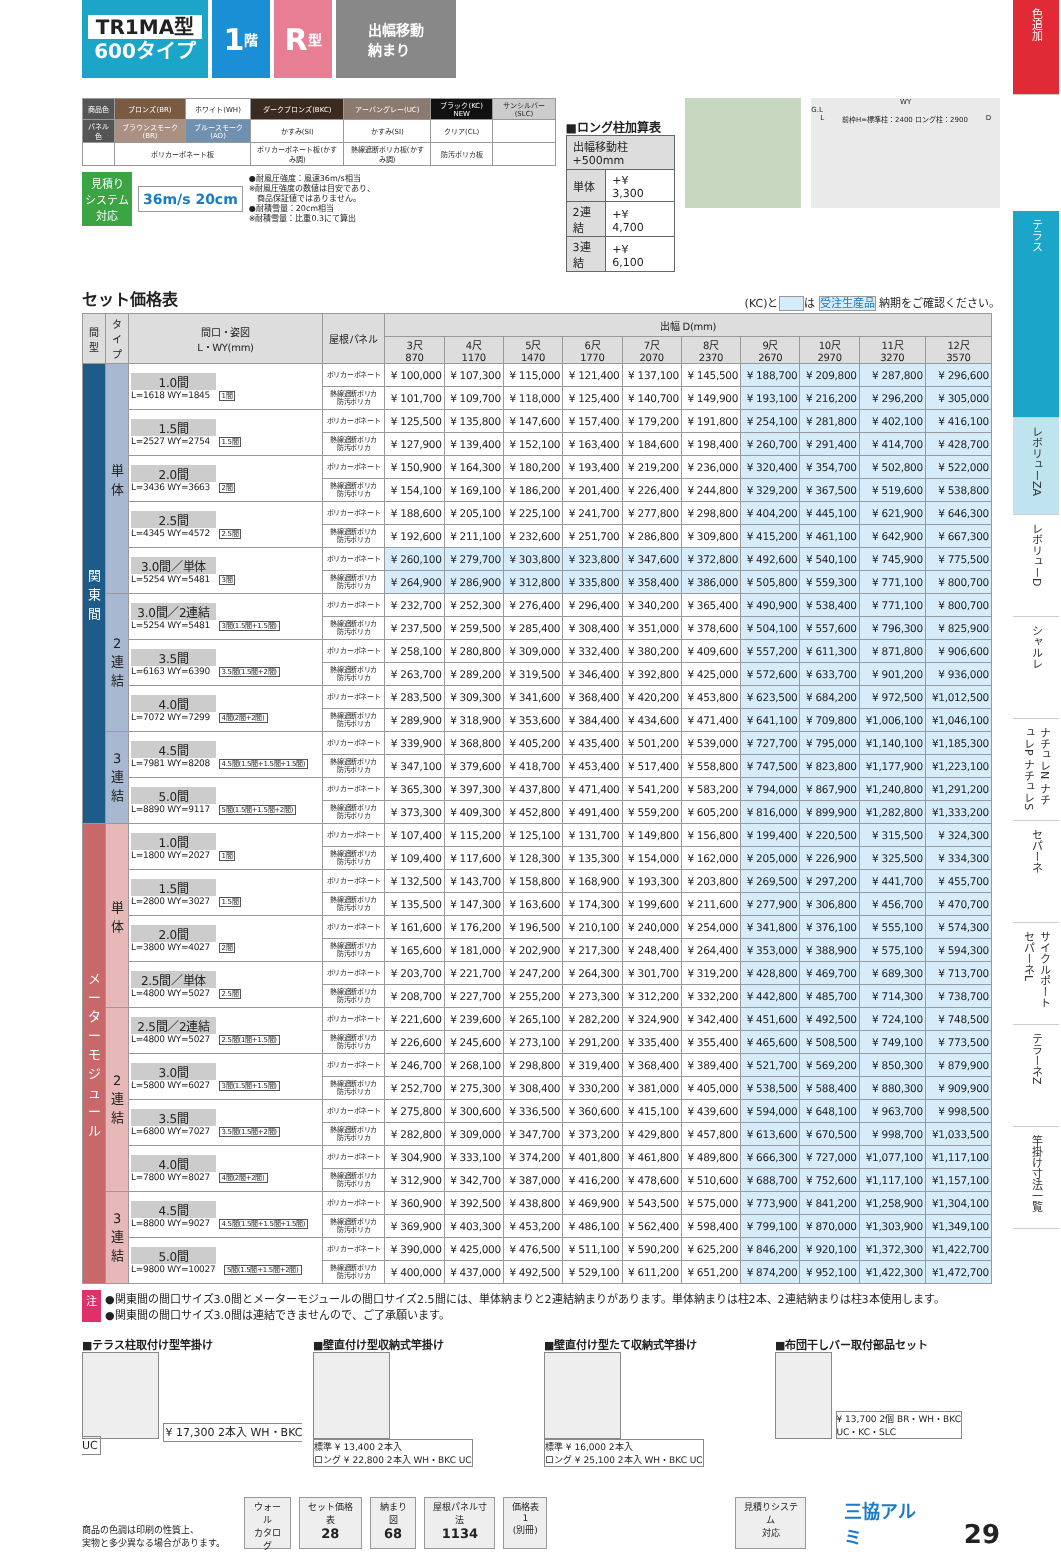TR1MA型
600タイプ
1 階
R 型
出幅移動
納まり
| 商品色 | ブロンズ(BR) | ホワイト(WH) | ダークブロンズ(BKC) | アーバングレー(UC) | ブラック(KC) NEW | サンシルバー(SLC) |
| パネル色 | ブラウンスモーク(BR) | ブルースモーク(AO) | かすみ(SI) | かすみ(SI) | クリア(CL) | |
| | ポリカーボネート板 | | ポリカーボネート板(かすみ調) | 熱線遮断ポリカ板(かすみ調) | 防汚ポリカ板 | |
見積り
システム
対応
36m/s 20cm
●耐風圧強度：風速36m/s相当
※耐風圧強度の数値は目安であり、
　商品保証値ではありません。
●耐積雪量：20cm相当
※耐積雪量：比重0.3にて算出
■ロング柱加算表
| 出幅移動柱+500mm | |
| 単体 | +¥ 3,300 |
| 2連結 | +¥ 4,700 |
| 3連結 | +¥ 6,100 |
WY
G.L
L前枠H=標準柱：2400 ロング柱：2900 D
セット価格表 (KC)と は 受注生産品 納期をご確認ください。
| 間 型 | タ イ プ | 間口・姿図 L・WY(mm) | 屋根パネル | 出幅 D(mm) | | | | | | | | | |
| --- | --- | --- | --- | --- | --- | --- | --- | --- | --- | --- | --- | --- | --- |
| | | | | 3尺 870 | 4尺 1170 | 5尺 1470 | 6尺 1770 | 7尺 2070 | 8尺 2370 | 9尺 2670 | 10尺 2970 | 11尺 3270 | 12尺 3570 |
| 関 東 間 | 単 体 | 1.0間 L=1618 WY=1845 1間 | ポリカーボネート | ¥ 100,000 | ¥ 107,300 | ¥ 115,000 | ¥ 121,400 | ¥ 137,100 | ¥ 145,500 | ¥ 188,700 | ¥ 209,800 | ¥ 287,800 | ¥ 296,600 |
| | | | 熱線遮断ポリカ 防汚ポリカ | ¥ 101,700 | ¥ 109,700 | ¥ 118,000 | ¥ 125,400 | ¥ 140,700 | ¥ 149,900 | ¥ 193,100 | ¥ 216,200 | ¥ 296,200 | ¥ 305,000 |
| | | 1.5間 L=2527 WY=2754 1.5間 | ポリカーボネート | ¥ 125,500 | ¥ 135,800 | ¥ 147,600 | ¥ 157,400 | ¥ 179,200 | ¥ 191,800 | ¥ 254,100 | ¥ 281,800 | ¥ 402,100 | ¥ 416,100 |
| | | | 熱線遮断ポリカ 防汚ポリカ | ¥ 127,900 | ¥ 139,400 | ¥ 152,100 | ¥ 163,400 | ¥ 184,600 | ¥ 198,400 | ¥ 260,700 | ¥ 291,400 | ¥ 414,700 | ¥ 428,700 |
| | | 2.0間 L=3436 WY=3663 2間 | ポリカーボネート | ¥ 150,900 | ¥ 164,300 | ¥ 180,200 | ¥ 193,400 | ¥ 219,200 | ¥ 236,000 | ¥ 320,400 | ¥ 354,700 | ¥ 502,800 | ¥ 522,000 |
| | | | 熱線遮断ポリカ 防汚ポリカ | ¥ 154,100 | ¥ 169,100 | ¥ 186,200 | ¥ 201,400 | ¥ 226,400 | ¥ 244,800 | ¥ 329,200 | ¥ 367,500 | ¥ 519,600 | ¥ 538,800 |
| | | 2.5間 L=4345 WY=4572 2.5間 | ポリカーボネート | ¥ 188,600 | ¥ 205,100 | ¥ 225,100 | ¥ 241,700 | ¥ 277,800 | ¥ 298,800 | ¥ 404,200 | ¥ 445,100 | ¥ 621,900 | ¥ 646,300 |
| | | | 熱線遮断ポリカ 防汚ポリカ | ¥ 192,600 | ¥ 211,100 | ¥ 232,600 | ¥ 251,700 | ¥ 286,800 | ¥ 309,800 | ¥ 415,200 | ¥ 461,100 | ¥ 642,900 | ¥ 667,300 |
| | | 3.0間／単体 L=5254 WY=5481 3間 | ポリカーボネート | ¥ 260,100 | ¥ 279,700 | ¥ 303,800 | ¥ 323,800 | ¥ 347,600 | ¥ 372,800 | ¥ 492,600 | ¥ 540,100 | ¥ 745,900 | ¥ 775,500 |
| | | | 熱線遮断ポリカ 防汚ポリカ | ¥ 264,900 | ¥ 286,900 | ¥ 312,800 | ¥ 335,800 | ¥ 358,400 | ¥ 386,000 | ¥ 505,800 | ¥ 559,300 | ¥ 771,100 | ¥ 800,700 |
| | 2 連 結 | 3.0間／2連結 L=5254 WY=5481 3間(1.5間+1.5間) | ポリカーボネート | ¥ 232,700 | ¥ 252,300 | ¥ 276,400 | ¥ 296,400 | ¥ 340,200 | ¥ 365,400 | ¥ 490,900 | ¥ 538,400 | ¥ 771,100 | ¥ 800,700 |
| | | | 熱線遮断ポリカ 防汚ポリカ | ¥ 237,500 | ¥ 259,500 | ¥ 285,400 | ¥ 308,400 | ¥ 351,000 | ¥ 378,600 | ¥ 504,100 | ¥ 557,600 | ¥ 796,300 | ¥ 825,900 |
| | | 3.5間 L=6163 WY=6390 3.5間(1.5間+2間) | ポリカーボネート | ¥ 258,100 | ¥ 280,800 | ¥ 309,000 | ¥ 332,400 | ¥ 380,200 | ¥ 409,600 | ¥ 557,200 | ¥ 611,300 | ¥ 871,800 | ¥ 906,600 |
| | | | 熱線遮断ポリカ 防汚ポリカ | ¥ 263,700 | ¥ 289,200 | ¥ 319,500 | ¥ 346,400 | ¥ 392,800 | ¥ 425,000 | ¥ 572,600 | ¥ 633,700 | ¥ 901,200 | ¥ 936,000 |
| | | 4.0間 L=7072 WY=7299 4間(2間+2間) | ポリカーボネート | ¥ 283,500 | ¥ 309,300 | ¥ 341,600 | ¥ 368,400 | ¥ 420,200 | ¥ 453,800 | ¥ 623,500 | ¥ 684,200 | ¥ 972,500 | ¥1,012,500 |
| | | | 熱線遮断ポリカ 防汚ポリカ | ¥ 289,900 | ¥ 318,900 | ¥ 353,600 | ¥ 384,400 | ¥ 434,600 | ¥ 471,400 | ¥ 641,100 | ¥ 709,800 | ¥1,006,100 | ¥1,046,100 |
| | 3 連 結 | 4.5間 L=7981 WY=8208 4.5間(1.5間+1.5間+1.5間) | ポリカーボネート | ¥ 339,900 | ¥ 368,800 | ¥ 405,200 | ¥ 435,400 | ¥ 501,200 | ¥ 539,000 | ¥ 727,700 | ¥ 795,000 | ¥1,140,100 | ¥1,185,300 |
| | | | 熱線遮断ポリカ 防汚ポリカ | ¥ 347,100 | ¥ 379,600 | ¥ 418,700 | ¥ 453,400 | ¥ 517,400 | ¥ 558,800 | ¥ 747,500 | ¥ 823,800 | ¥1,177,900 | ¥1,223,100 |
| | | 5.0間 L=8890 WY=9117 5間(1.5間+1.5間+2間) | ポリカーボネート | ¥ 365,300 | ¥ 397,300 | ¥ 437,800 | ¥ 471,400 | ¥ 541,200 | ¥ 583,200 | ¥ 794,000 | ¥ 867,900 | ¥1,240,800 | ¥1,291,200 |
| | | | 熱線遮断ポリカ 防汚ポリカ | ¥ 373,300 | ¥ 409,300 | ¥ 452,800 | ¥ 491,400 | ¥ 559,200 | ¥ 605,200 | ¥ 816,000 | ¥ 899,900 | ¥1,282,800 | ¥1,333,200 |
| メ ー タ ー モ ジ ュ ー ル | 単 体 | 1.0間 L=1800 WY=2027 1間 | ポリカーボネート | ¥ 107,400 | ¥ 115,200 | ¥ 125,100 | ¥ 131,700 | ¥ 149,800 | ¥ 156,800 | ¥ 199,400 | ¥ 220,500 | ¥ 315,500 | ¥ 324,300 |
| | | | 熱線遮断ポリカ 防汚ポリカ | ¥ 109,400 | ¥ 117,600 | ¥ 128,300 | ¥ 135,300 | ¥ 154,000 | ¥ 162,000 | ¥ 205,000 | ¥ 226,900 | ¥ 325,500 | ¥ 334,300 |
| | | 1.5間 L=2800 WY=3027 1.5間 | ポリカーボネート | ¥ 132,500 | ¥ 143,700 | ¥ 158,800 | ¥ 168,900 | ¥ 193,300 | ¥ 203,800 | ¥ 269,500 | ¥ 297,200 | ¥ 441,700 | ¥ 455,700 |
| | | | 熱線遮断ポリカ 防汚ポリカ | ¥ 135,500 | ¥ 147,300 | ¥ 163,600 | ¥ 174,300 | ¥ 199,600 | ¥ 211,600 | ¥ 277,900 | ¥ 306,800 | ¥ 456,700 | ¥ 470,700 |
| | | 2.0間 L=3800 WY=4027 2間 | ポリカーボネート | ¥ 161,600 | ¥ 176,200 | ¥ 196,500 | ¥ 210,100 | ¥ 240,000 | ¥ 254,000 | ¥ 341,800 | ¥ 376,100 | ¥ 555,100 | ¥ 574,300 |
| | | | 熱線遮断ポリカ 防汚ポリカ | ¥ 165,600 | ¥ 181,000 | ¥ 202,900 | ¥ 217,300 | ¥ 248,400 | ¥ 264,400 | ¥ 353,000 | ¥ 388,900 | ¥ 575,100 | ¥ 594,300 |
| | | 2.5間／単体 L=4800 WY=5027 2.5間 | ポリカーボネート | ¥ 203,700 | ¥ 221,700 | ¥ 247,200 | ¥ 264,300 | ¥ 301,700 | ¥ 319,200 | ¥ 428,800 | ¥ 469,700 | ¥ 689,300 | ¥ 713,700 |
| | | | 熱線遮断ポリカ 防汚ポリカ | ¥ 208,700 | ¥ 227,700 | ¥ 255,200 | ¥ 273,300 | ¥ 312,200 | ¥ 332,200 | ¥ 442,800 | ¥ 485,700 | ¥ 714,300 | ¥ 738,700 |
| | 2 連 結 | 2.5間／2連結 L=4800 WY=5027 2.5間(1間+1.5間) | ポリカーボネート | ¥ 221,600 | ¥ 239,600 | ¥ 265,100 | ¥ 282,200 | ¥ 324,900 | ¥ 342,400 | ¥ 451,600 | ¥ 492,500 | ¥ 724,100 | ¥ 748,500 |
| | | | 熱線遮断ポリカ 防汚ポリカ | ¥ 226,600 | ¥ 245,600 | ¥ 273,100 | ¥ 291,200 | ¥ 335,400 | ¥ 355,400 | ¥ 465,600 | ¥ 508,500 | ¥ 749,100 | ¥ 773,500 |
| | | 3.0間 L=5800 WY=6027 3間(1.5間+1.5間) | ポリカーボネート | ¥ 246,700 | ¥ 268,100 | ¥ 298,800 | ¥ 319,400 | ¥ 368,400 | ¥ 389,400 | ¥ 521,700 | ¥ 569,200 | ¥ 850,300 | ¥ 879,900 |
| | | | 熱線遮断ポリカ 防汚ポリカ | ¥ 252,700 | ¥ 275,300 | ¥ 308,400 | ¥ 330,200 | ¥ 381,000 | ¥ 405,000 | ¥ 538,500 | ¥ 588,400 | ¥ 880,300 | ¥ 909,900 |
| | | 3.5間 L=6800 WY=7027 3.5間(1.5間+2間) | ポリカーボネート | ¥ 275,800 | ¥ 300,600 | ¥ 336,500 | ¥ 360,600 | ¥ 415,100 | ¥ 439,600 | ¥ 594,000 | ¥ 648,100 | ¥ 963,700 | ¥ 998,500 |
| | | | 熱線遮断ポリカ 防汚ポリカ | ¥ 282,800 | ¥ 309,000 | ¥ 347,700 | ¥ 373,200 | ¥ 429,800 | ¥ 457,800 | ¥ 613,600 | ¥ 670,500 | ¥ 998,700 | ¥1,033,500 |
| | | 4.0間 L=7800 WY=8027 4間(2間+2間) | ポリカーボネート | ¥ 304,900 | ¥ 333,100 | ¥ 374,200 | ¥ 401,800 | ¥ 461,800 | ¥ 489,800 | ¥ 666,300 | ¥ 727,000 | ¥1,077,100 | ¥1,117,100 |
| | | | 熱線遮断ポリカ 防汚ポリカ | ¥ 312,900 | ¥ 342,700 | ¥ 387,000 | ¥ 416,200 | ¥ 478,600 | ¥ 510,600 | ¥ 688,700 | ¥ 752,600 | ¥1,117,100 | ¥1,157,100 |
| | 3 連 結 | 4.5間 L=8800 WY=9027 4.5間(1.5間+1.5間+1.5間) | ポリカーボネート | ¥ 360,900 | ¥ 392,500 | ¥ 438,800 | ¥ 469,900 | ¥ 543,500 | ¥ 575,000 | ¥ 773,900 | ¥ 841,200 | ¥1,258,900 | ¥1,304,100 |
| | | | 熱線遮断ポリカ 防汚ポリカ | ¥ 369,900 | ¥ 403,300 | ¥ 453,200 | ¥ 486,100 | ¥ 562,400 | ¥ 598,400 | ¥ 799,100 | ¥ 870,000 | ¥1,303,900 | ¥1,349,100 |
| | | 5.0間 L=9800 WY=10027 5間(1.5間+1.5間+2間) | ポリカーボネート | ¥ 390,000 | ¥ 425,000 | ¥ 476,500 | ¥ 511,100 | ¥ 590,200 | ¥ 625,200 | ¥ 846,200 | ¥ 920,100 | ¥1,372,300 | ¥1,422,700 |
| | | | 熱線遮断ポリカ 防汚ポリカ | ¥ 400,000 | ¥ 437,000 | ¥ 492,500 | ¥ 529,100 | ¥ 611,200 | ¥ 651,200 | ¥ 874,200 | ¥ 952,100 | ¥1,422,300 | ¥1,472,700 |
注 ●関東間の間口サイズ3.0間とメーターモジュールの間口サイズ2.5間には、単体納まりと2連結納まりがあります。単体納まりは柱2本、2連結納まりは柱3本使用します。
●関東間の間口サイズ3.0間は連結できませんので、ご了承願います。
■テラス柱取付け型竿掛け
¥ 17,300 2本入 WH・BKC UC
■壁直付け型収納式竿掛け
標準 ¥ 13,400 2本入
ロング ¥ 22,800 2本入 WH・BKC UC
■壁直付け型たて収納式竿掛け
標準 ¥ 16,000 2本入
ロング ¥ 25,100 2本入 WH・BKC UC
■布団干しバー取付部品セット
¥ 13,700 2個 BR・WH・BKC
UC・KC・SLC
商品の色調は印刷の性質上、
実物と多少異なる場合があります。
ウォール
カタログ
セット価格表
28
納まり図
68
屋根パネル寸法
1134
価格表1
(別冊)
見積りシステム
対応
三協アルミ
29
色追加
テラス
レボリューZA
レボリューD
シャルレ
ナチュレN ナチュレP ナチュレS
セパーネ
サイクルポート セパーネL
テラーネZ
竿掛け寸法一覧